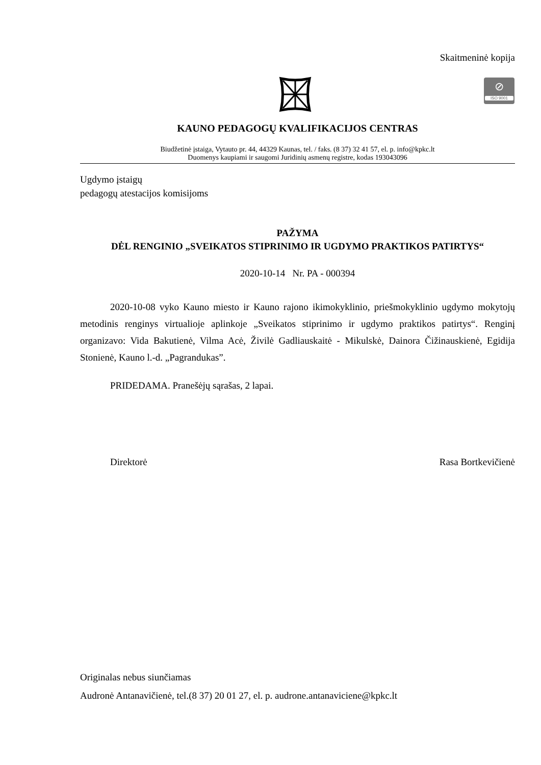Skaitmeninė kopija
⊘
ISO 9001
KAUNO PEDAGOGŲ KVALIFIKACIJOS CENTRAS
Biudžetinė įstaiga, Vytauto pr. 44, 44329 Kaunas, tel. / faks. (8 37) 32 41 57, el. p. info@kpkc.lt
Duomenys kaupiami ir saugomi Juridinių asmenų registre, kodas 193043096
Ugdymo įstaigų
pedagogų atestacijos komisijoms
PAŽYMA
DĖL RENGINIO „SVEIKATOS STIPRINIMO IR UGDYMO PRAKTIKOS PATIRTYS“
2020-10-14 Nr. PA - 000394
2020-10-08 vyko Kauno miesto ir Kauno rajono ikimokyklinio, priešmokyklinio ugdymo mokytojų metodinis renginys virtualioje aplinkoje „Sveikatos stiprinimo ir ugdymo praktikos patirtys“. Renginį organizavo: Vida Bakutienė, Vilma Acė, Živilė Gadliauskaitė - Mikulskė, Dainora Čižinauskienė, Egidija Stonienė, Kauno l.-d. „Pagrandukas”.
PRIDEDAMA. Pranešėjų sąrašas, 2 lapai.
Direktorė Rasa Bortkevičienė
Originalas nebus siunčiamas
Audronė Antanavičienė, tel.(8 37) 20 01 27, el. p. audrone.antanaviciene@kpkc.lt